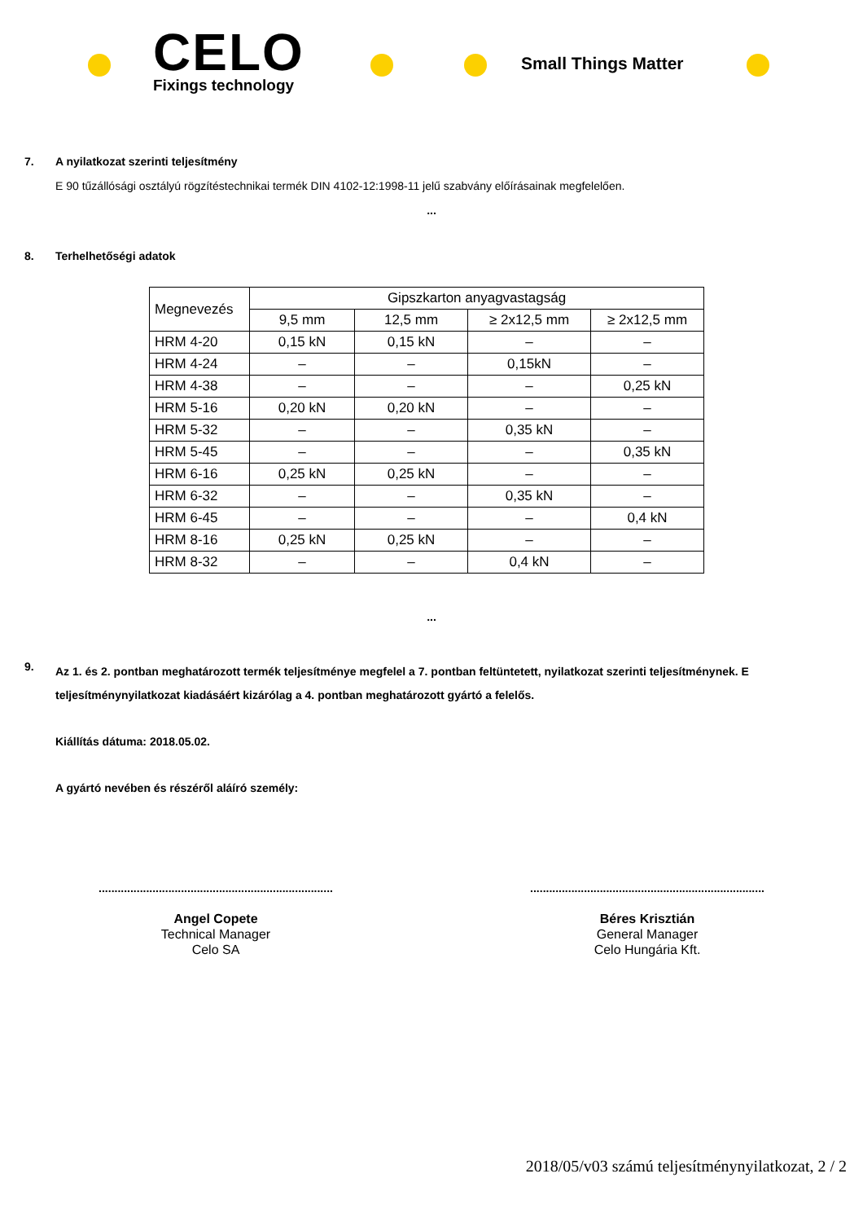CELO
Fixings technology
Small Things Matter
7. A nyilatkozat szerinti teljesítmény
E 90 tűzállósági osztályú rögzítéstechnikai termék DIN 4102-12:1998-11 jelű szabvány előírásainak megfelelően.
...
8. Terhelhetőségi adatok
| Megnevezés | Gipszkarton anyagvastagság | | | |
| --- | --- | --- | --- | --- |
| | 9,5 mm | 12,5 mm | ≥ 2x12,5 mm | ≥ 2x12,5 mm |
| HRM 4-20 | 0,15 kN | 0,15 kN | – | – |
| HRM 4-24 | – | – | 0,15kN | – |
| HRM 4-38 | – | – | – | 0,25 kN |
| HRM 5-16 | 0,20 kN | 0,20 kN | – | – |
| HRM 5-32 | – | – | 0,35 kN | – |
| HRM 5-45 | – | – | – | 0,35 kN |
| HRM 6-16 | 0,25 kN | 0,25 kN | – | – |
| HRM 6-32 | – | – | 0,35 kN | – |
| HRM 6-45 | – | – | – | 0,4 kN |
| HRM 8-16 | 0,25 kN | 0,25 kN | – | – |
| HRM 8-32 | – | – | 0,4 kN | – |
...
9.
Az 1. és 2. pontban meghatározott termék teljesítménye megfelel a 7. pontban feltüntetett, nyilatkozat szerinti teljesítménynek. E teljesítménynyilatkozat kiadásáért kizárólag a 4. pontban meghatározott gyártó a felelős.
Kiállítás dátuma: 2018.05.02.
A gyártó nevében és részéről aláíró személy:
..........................................................................
..........................................................................
Angel Copete
Technical Manager
Celo SA
Béres Krisztián
General Manager
Celo Hungária Kft.
2018/05/v03 számú teljesítménynyilatkozat, 2 / 2